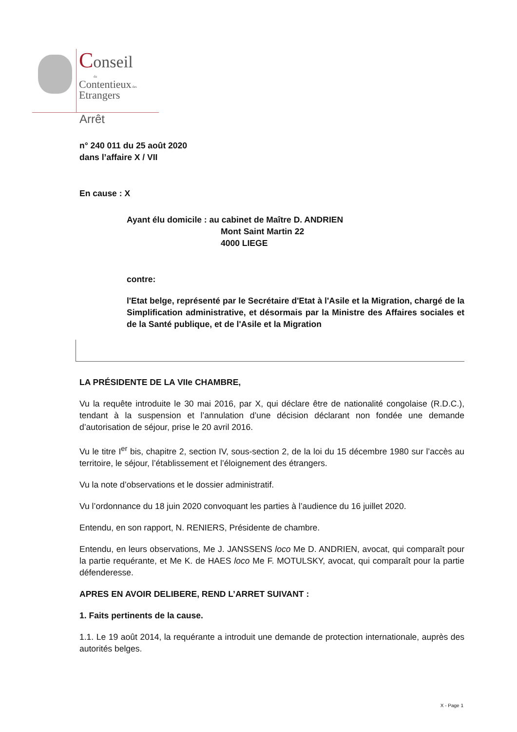Conseil
du
Contentieux des
Etrangers
Arrêt
n° 240 011 du 25 août 2020
dans l’affaire X / VII
En cause : X
Ayant élu domicile : au cabinet de Maître D. ANDRIEN
Mont Saint Martin 22
4000 LIEGE
contre:
l'Etat belge, représenté par le Secrétaire d'Etat à l'Asile et la Migration, chargé de la Simplification administrative, et désormais par la Ministre des Affaires sociales et de la Santé publique, et de l'Asile et la Migration
LA PRÉSIDENTE DE LA VIIe CHAMBRE,
Vu la requête introduite le 30 mai 2016, par X, qui déclare être de nationalité congolaise (R.D.C.), tendant à la suspension et l’annulation d’une décision déclarant non fondée une demande d’autorisation de séjour, prise le 20 avril 2016.
Vu le titre I<sup>er</sup> bis, chapitre 2, section IV, sous-section 2, de la loi du 15 décembre 1980 sur l’accès au territoire, le séjour, l’établissement et l’éloignement des étrangers.
Vu la note d’observations et le dossier administratif.
Vu l’ordonnance du 18 juin 2020 convoquant les parties à l’audience du 16 juillet 2020.
Entendu, en son rapport, N. RENIERS, Présidente de chambre.
Entendu, en leurs observations, Me J. JANSSENS loco Me D. ANDRIEN, avocat, qui comparaît pour la partie requérante, et Me K. de HAES loco Me F. MOTULSKY, avocat, qui comparaît pour la partie défenderesse.
APRES EN AVOIR DELIBERE, REND L’ARRET SUIVANT :
1. Faits pertinents de la cause.
1.1. Le 19 août 2014, la requérante a introduit une demande de protection internationale, auprès des autorités belges.
X - Page 1